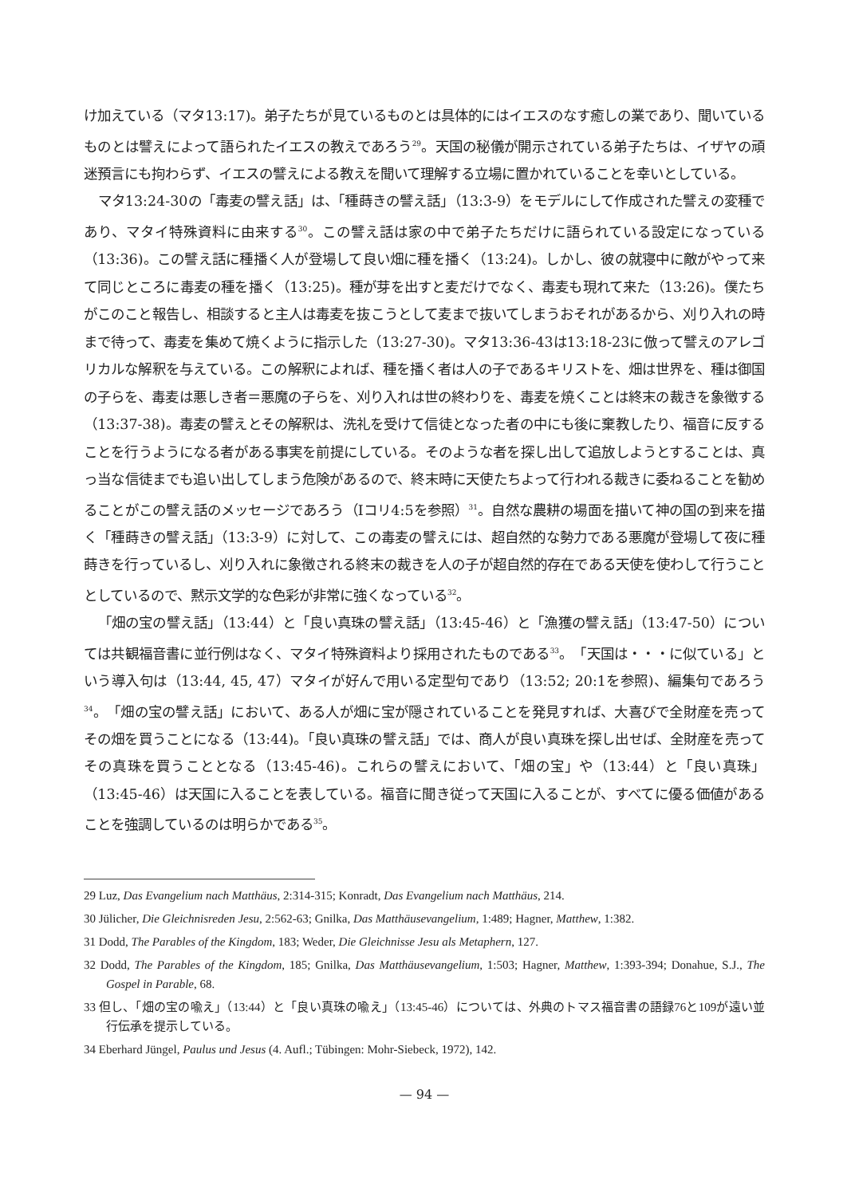け加えている（マタ13:17)。弟子たちが見ているものとは具体的にはイエスのなす癒しの業であり、聞いているものとは譬えによって語られたイエスの教えであろう<sup>29</sup>。天国の秘儀が開示されている弟子たちは、イザヤの頑迷預言にも拘わらず、イエスの譬えによる教えを聞いて理解する立場に置かれていることを幸いとしている。
マタ13:24-30の「毒麦の譬え話」は、「種蒔きの譬え話」（13:3-9）をモデルにして作成された譬えの変種であり、マタイ特殊資料に由来する<sup>30</sup>。この譬え話は家の中で弟子たちだけに語られている設定になっている（13:36)。この譬え話に種播く人が登場して良い畑に種を播く（13:24)。しかし、彼の就寝中に敵がやって来て同じところに毒麦の種を播く（13:25)。種が芽を出すと麦だけでなく、毒麦も現れて来た（13:26)。僕たちがこのこと報告し、相談すると主人は毒麦を抜こうとして麦まで抜いてしまうおそれがあるから、刈り入れの時まで待って、毒麦を集めて焼くように指示した（13:27-30)。マタ13:36-43は13:18-23に倣って譬えのアレゴリカルな解釈を与えている。この解釈によれば、種を播く者は人の子であるキリストを、畑は世界を、種は御国の子らを、毒麦は悪しき者＝悪魔の子らを、刈り入れは世の終わりを、毒麦を焼くことは終末の裁きを象徴する（13:37-38)。毒麦の譬えとその解釈は、洗礼を受けて信徒となった者の中にも後に棄教したり、福音に反することを行うようになる者がある事実を前提にしている。そのような者を探し出して追放しようとすることは、真っ当な信徒までも追い出してしまう危険があるので、終末時に天使たちよって行われる裁きに委ねることを勧めることがこの譬え話のメッセージであろう（Iコリ4:5を参照）<sup>31</sup>。自然な農耕の場面を描いて神の国の到来を描く「種蒔きの譬え話」（13:3-9）に対して、この毒麦の譬えには、超自然的な勢力である悪魔が登場して夜に種蒔きを行っているし、刈り入れに象徴される終末の裁きを人の子が超自然的存在である天使を使わして行うこととしているので、黙示文学的な色彩が非常に強くなっている<sup>32</sup>。
「畑の宝の譬え話」（13:44）と「良い真珠の譬え話」（13:45-46）と「漁獲の譬え話」（13:47-50）については共観福音書に並行例はなく、マタイ特殊資料より採用されたものである<sup>33</sup>。「天国は・・・に似ている」という導入句は（13:44, 45, 47）マタイが好んで用いる定型句であり（13:52; 20:1を参照)、編集句であろう<sup>34</sup>。「畑の宝の譬え話」において、ある人が畑に宝が隠されていることを発見すれば、大喜びで全財産を売ってその畑を買うことになる（13:44)。「良い真珠の譬え話」では、商人が良い真珠を探し出せば、全財産を売ってその真珠を買うこととなる（13:45-46)。これらの譬えにおいて、「畑の宝」や（13:44）と「良い真珠」（13:45-46）は天国に入ることを表している。福音に聞き従って天国に入ることが、すべてに優る価値があることを強調しているのは明らかである<sup>35</sup>。
29 Luz, Das Evangelium nach Matthäus, 2:314-315; Konradt, Das Evangelium nach Matthäus, 214.
30 Jülicher, Die Gleichnisreden Jesu, 2:562-63; Gnilka, Das Matthäusevangelium, 1:489; Hagner, Matthew, 1:382.
31 Dodd, The Parables of the Kingdom, 183; Weder, Die Gleichnisse Jesu als Metaphern, 127.
32 Dodd, The Parables of the Kingdom, 185; Gnilka, Das Matthäusevangelium, 1:503; Hagner, Matthew, 1:393-394; Donahue, S.J., The Gospel in Parable, 68.
33 但し、「畑の宝の喩え」（13:44）と「良い真珠の喩え」（13:45-46）については、外典のトマス福音書の語録76と109が遠い並行伝承を提示している。
34 Eberhard Jüngel, Paulus und Jesus (4. Aufl.; Tübingen: Mohr-Siebeck, 1972), 142.
— 94 —